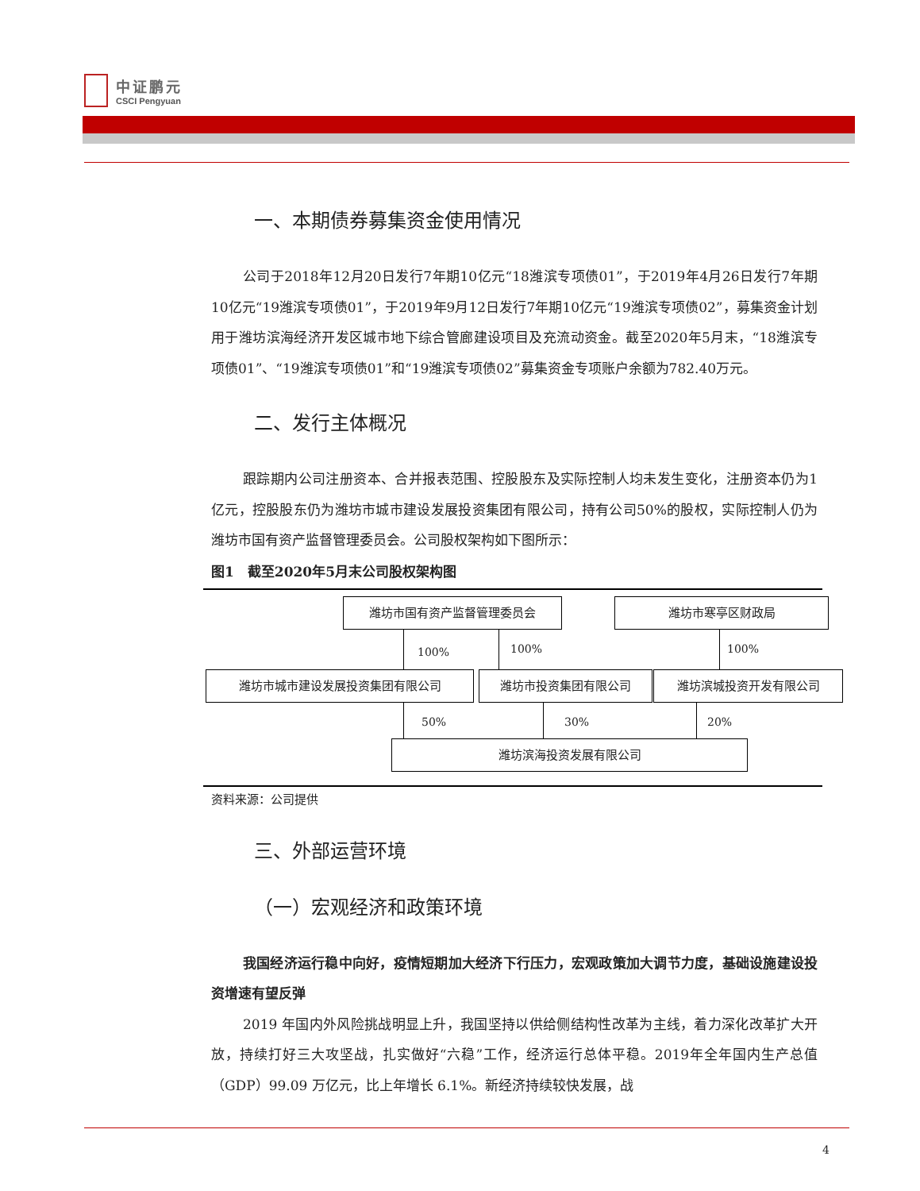中证鹏元
CSCI Pengyuan
一、本期债券募集资金使用情况
公司于2018年12月20日发行7年期10亿元“18潍滨专项债01”，于2019年4月26日发行7年期10亿元“19潍滨专项债01”，于2019年9月12日发行7年期10亿元“19潍滨专项债02”，募集资金计划用于潍坊滨海经济开发区城市地下综合管廊建设项目及充流动资金。截至2020年5月末，“18潍滨专项债01”、“19潍滨专项债01”和“19潍滨专项债02”募集资金专项账户余额为782.40万元。
二、发行主体概况
跟踪期内公司注册资本、合并报表范围、控股股东及实际控制人均未发生变化，注册资本仍为1亿元，控股股东仍为潍坊市城市建设发展投资集团有限公司，持有公司50%的股权，实际控制人仍为潍坊市国有资产监督管理委员会。公司股权架构如下图所示：
图1　截至2020年5月末公司股权架构图
潍坊市国有资产监督管理委员会 潍坊市寒亭区财政局
100% 100% 100%
潍坊市城市建设发展投资集团有限公司 潍坊市投资集团有限公司 潍坊滨城投资开发有限公司
50% 30% 20%
潍坊滨海投资发展有限公司
资料来源：公司提供
三、外部运营环境
（一）宏观经济和政策环境
我国经济运行稳中向好，疫情短期加大经济下行压力，宏观政策加大调节力度，基础设施建设投资增速有望反弹
2019 年国内外风险挑战明显上升，我国坚持以供给侧结构性改革为主线，着力深化改革扩大开放，持续打好三大攻坚战，扎实做好“六稳”工作，经济运行总体平稳。2019年全年国内生产总值（GDP）99.09 万亿元，比上年增长 6.1%。新经济持续较快发展，战
4